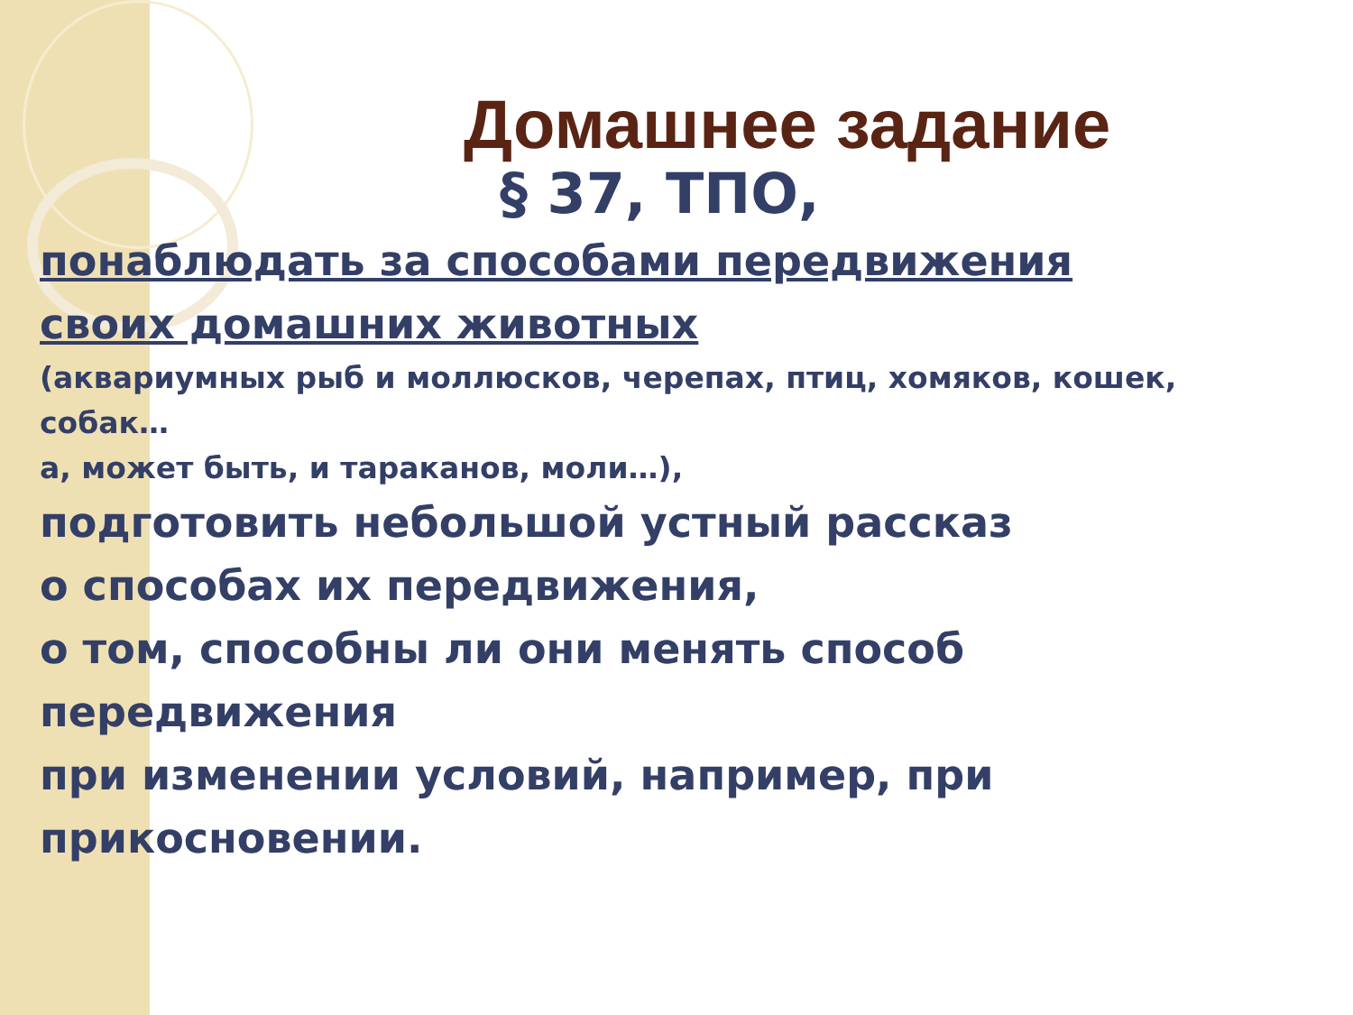Домашнее задание
§ 37, ТПО,
понаблюдать за способами передвижения
своих домашних животных
(аквариумных рыб и моллюсков, черепах, птиц, хомяков, кошек,
собак…
а, может быть, и тараканов, моли…),
подготовить небольшой устный рассказ
о способах их передвижения,
о том, способны ли они менять способ
передвижения
при изменении условий, например, при
прикосновении.